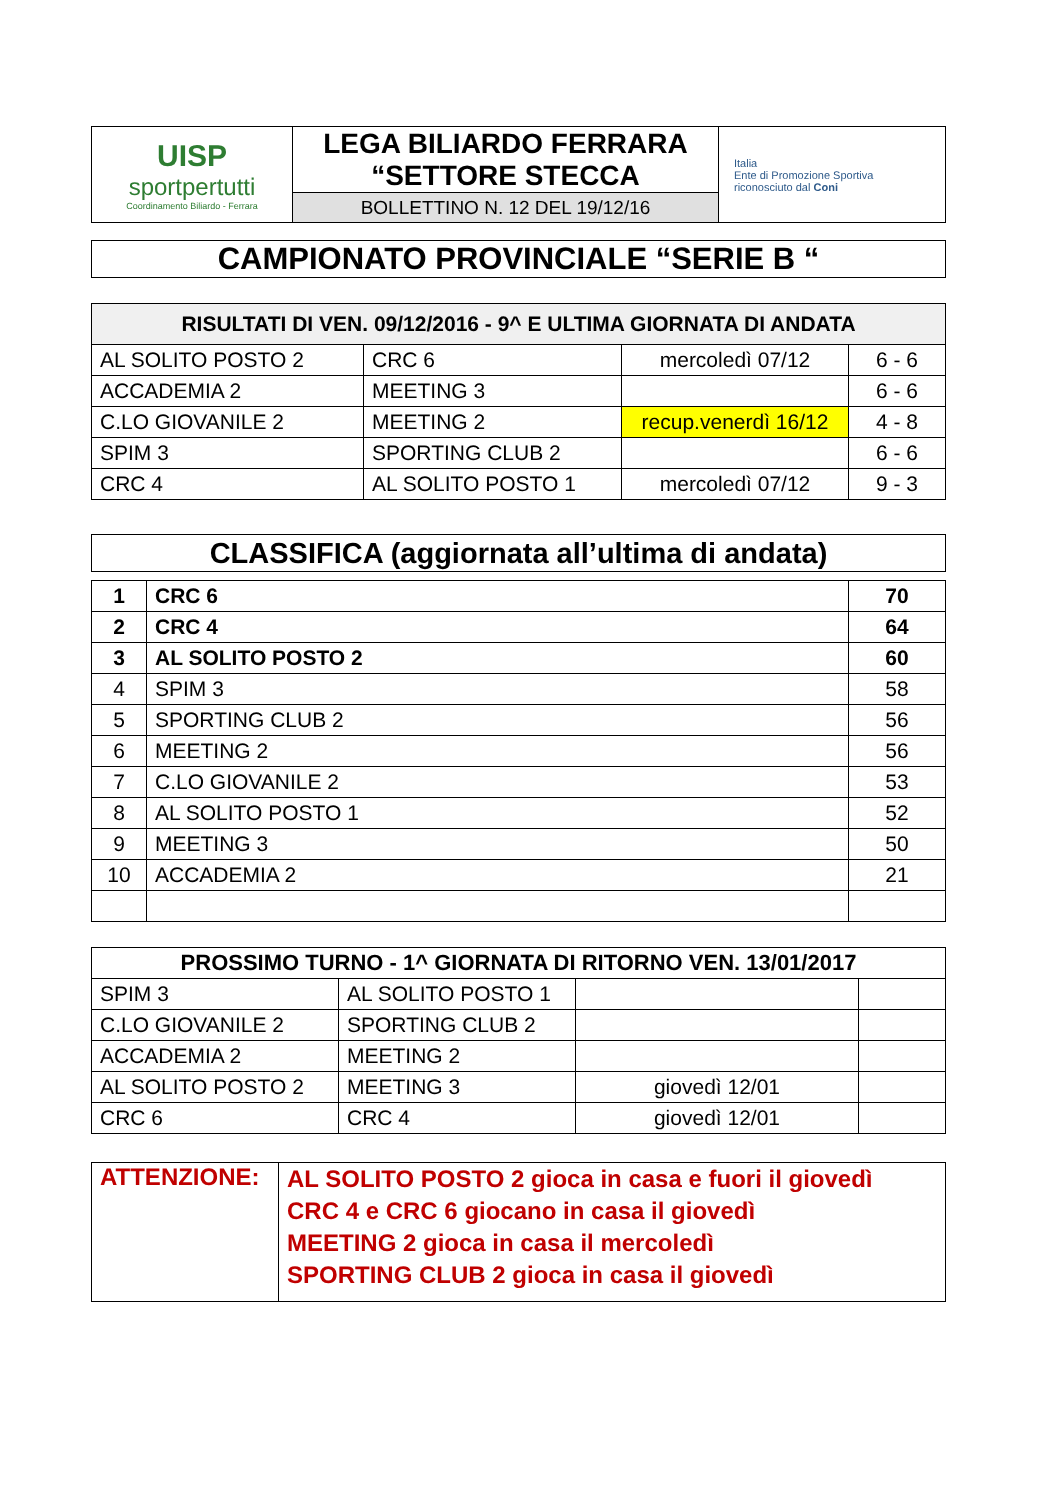| UISP sportpertutti Coordinamento Biliardo - Ferrara | LEGA BILIARDO FERRARA “SETTORE STECCA | Italia Ente di Promozione Sportiva riconosciuto dal Coni |
| | BOLLETTINO N. 12 DEL 19/12/16 | |
| CAMPIONATO PROVINCIALE “SERIE B “ |
| RISULTATI DI VEN. 09/12/2016 - 9^ E ULTIMA GIORNATA DI ANDATA | | | |
| --- | --- | --- | --- |
| AL SOLITO POSTO 2 | CRC 6 | mercoledì 07/12 | 6 - 6 |
| ACCADEMIA 2 | MEETING 3 | | 6 - 6 |
| C.LO GIOVANILE 2 | MEETING 2 | recup.venerdì 16/12 | 4 - 8 |
| SPIM 3 | SPORTING CLUB 2 | | 6 - 6 |
| CRC 4 | AL SOLITO POSTO 1 | mercoledì 07/12 | 9 - 3 |
| CLASSIFICA (aggiornata all’ultima di andata) |
| 1 | CRC 6 | 70 |
| 2 | CRC 4 | 64 |
| 3 | AL SOLITO POSTO 2 | 60 |
| 4 | SPIM 3 | 58 |
| 5 | SPORTING CLUB 2 | 56 |
| 6 | MEETING 2 | 56 |
| 7 | C.LO GIOVANILE 2 | 53 |
| 8 | AL SOLITO POSTO 1 | 52 |
| 9 | MEETING 3 | 50 |
| 10 | ACCADEMIA 2 | 21 |
| PROSSIMO TURNO - 1^ GIORNATA DI RITORNO VEN. 13/01/2017 | | | |
| --- | --- | --- | --- |
| SPIM 3 | AL SOLITO POSTO 1 | | |
| C.LO GIOVANILE 2 | SPORTING CLUB 2 | | |
| ACCADEMIA 2 | MEETING 2 | | |
| AL SOLITO POSTO 2 | MEETING 3 | giovedì 12/01 | |
| CRC 6 | CRC 4 | giovedì 12/01 | |
| ATTENZIONE: | AL SOLITO POSTO 2 gioca in casa e fuori il giovedì CRC 4 e CRC 6 giocano in casa il giovedì MEETING 2 gioca in casa il mercoledì SPORTING CLUB 2 gioca in casa il giovedì |